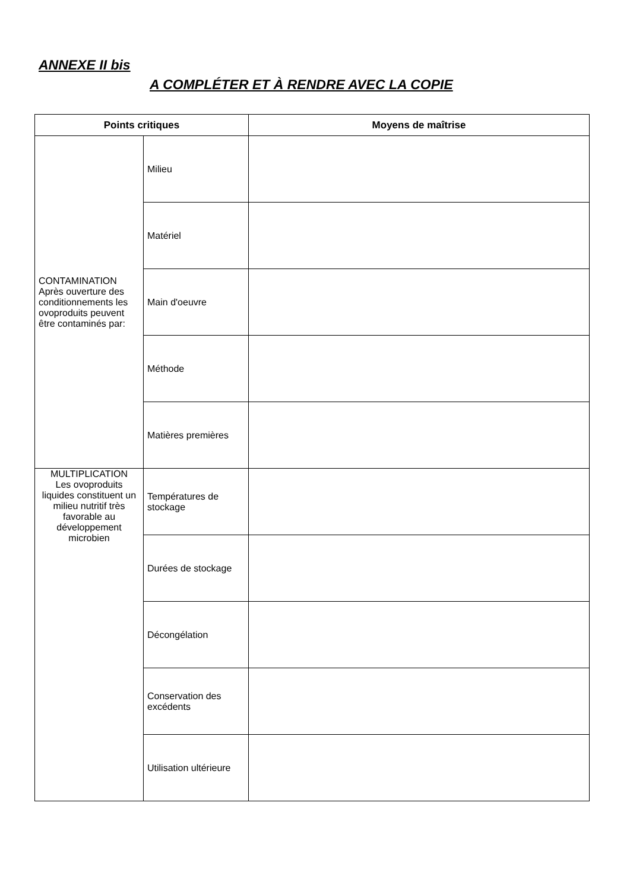ANNEXE II bis
A COMPLÉTER ET À RENDRE AVEC LA COPIE
| Points critiques | | Moyens de maîtrise |
| --- | --- | --- |
| CONTAMINATION Après ouverture des conditionnements les ovoproduits peuvent être contaminés par: | Milieu | |
| | Matériel | |
| | Main d'oeuvre | |
| | Méthode | |
| | Matières premières | |
| MULTIPLICATION Les ovoproduits liquides constituent un milieu nutritif très favorable au développement microbien | Températures de stockage | |
| | Durées de stockage | |
| | Décongélation | |
| | Conservation des excédents | |
| | Utilisation ultérieure | |